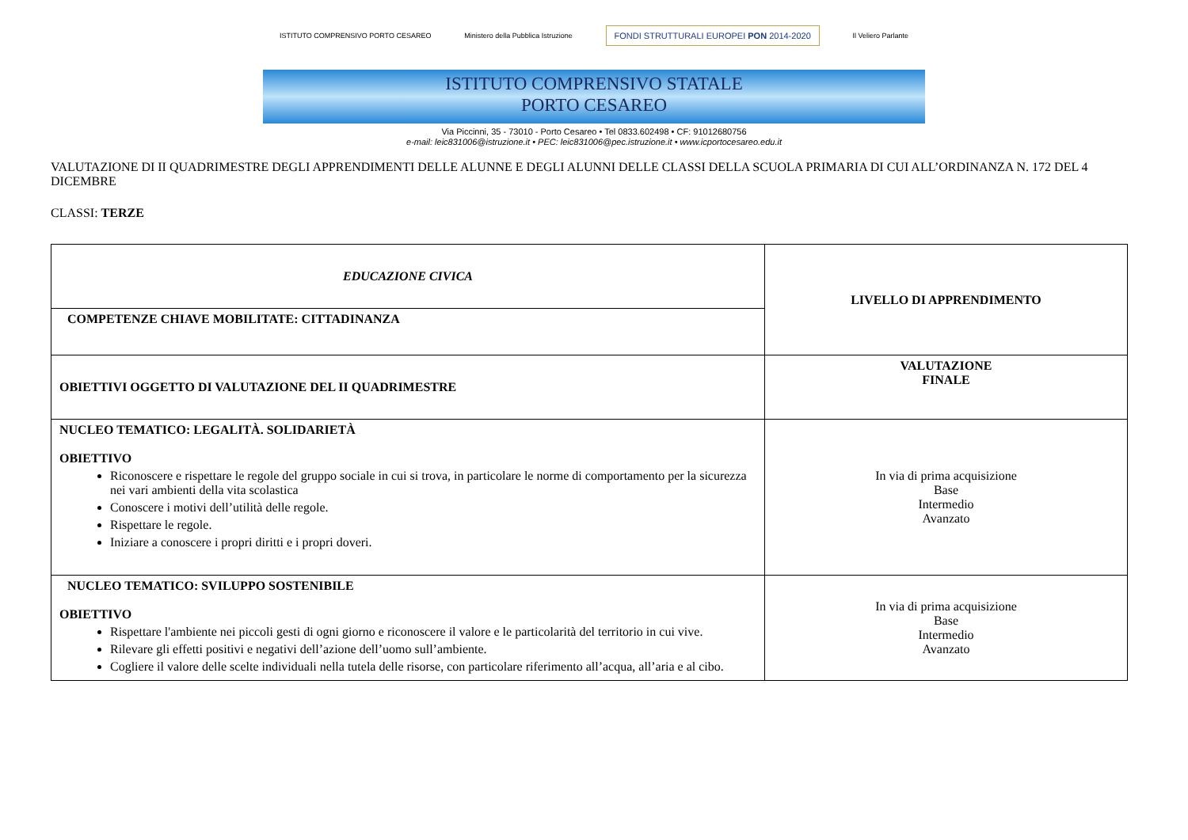ISTITUTO COMPRENSIVO PORTO CESAREO Ministero della Pubblica Istruzione FONDI STRUTTURALI EUROPEI PON 2014-2020 Il Veliero Parlante
ISTITUTO COMPRENSIVO STATALE
PORTO CESAREO
Via Piccinni, 35 - 73010 - Porto Cesareo • Tel 0833.602498 • CF: 91012680756
e-mail: leic831006@istruzione.it • PEC: leic831006@pec.istruzione.it • www.icportocesareo.edu.it
VALUTAZIONE DI II QUADRIMESTRE DEGLI APPRENDIMENTI DELLE ALUNNE E DEGLI ALUNNI DELLE CLASSI DELLA SCUOLA PRIMARIA DI CUI ALL’ORDINANZA N. 172 DEL 4 DICEMBRE
CLASSI: TERZE
| EDUCAZIONE CIVICA | LIVELLO DI APPRENDIMENTO |
| COMPETENZE CHIAVE MOBILITATE: CITTADINANZA | |
| OBIETTIVI OGGETTO DI VALUTAZIONE DEL II QUADRIMESTRE | VALUTAZIONE FINALE |
| NUCLEO TEMATICO: LEGALITÀ. SOLIDARIETÀ OBIETTIVO Riconoscere e rispettare le regole del gruppo sociale in cui si trova, in particolare le norme di comportamento per la sicurezza nei vari ambienti della vita scolastica Conoscere i motivi dell’utilità delle regole. Rispettare le regole. Iniziare a conoscere i propri diritti e i propri doveri. | In via di prima acquisizione Base Intermedio Avanzato |
| NUCLEO TEMATICO: SVILUPPO SOSTENIBILE OBIETTIVO Rispettare l'ambiente nei piccoli gesti di ogni giorno e riconoscere il valore e le particolarità del territorio in cui vive. Rilevare gli effetti positivi e negativi dell’azione dell’uomo sull’ambiente. Cogliere il valore delle scelte individuali nella tutela delle risorse, con particolare riferimento all’acqua, all’aria e al cibo. | In via di prima acquisizione Base Intermedio Avanzato |